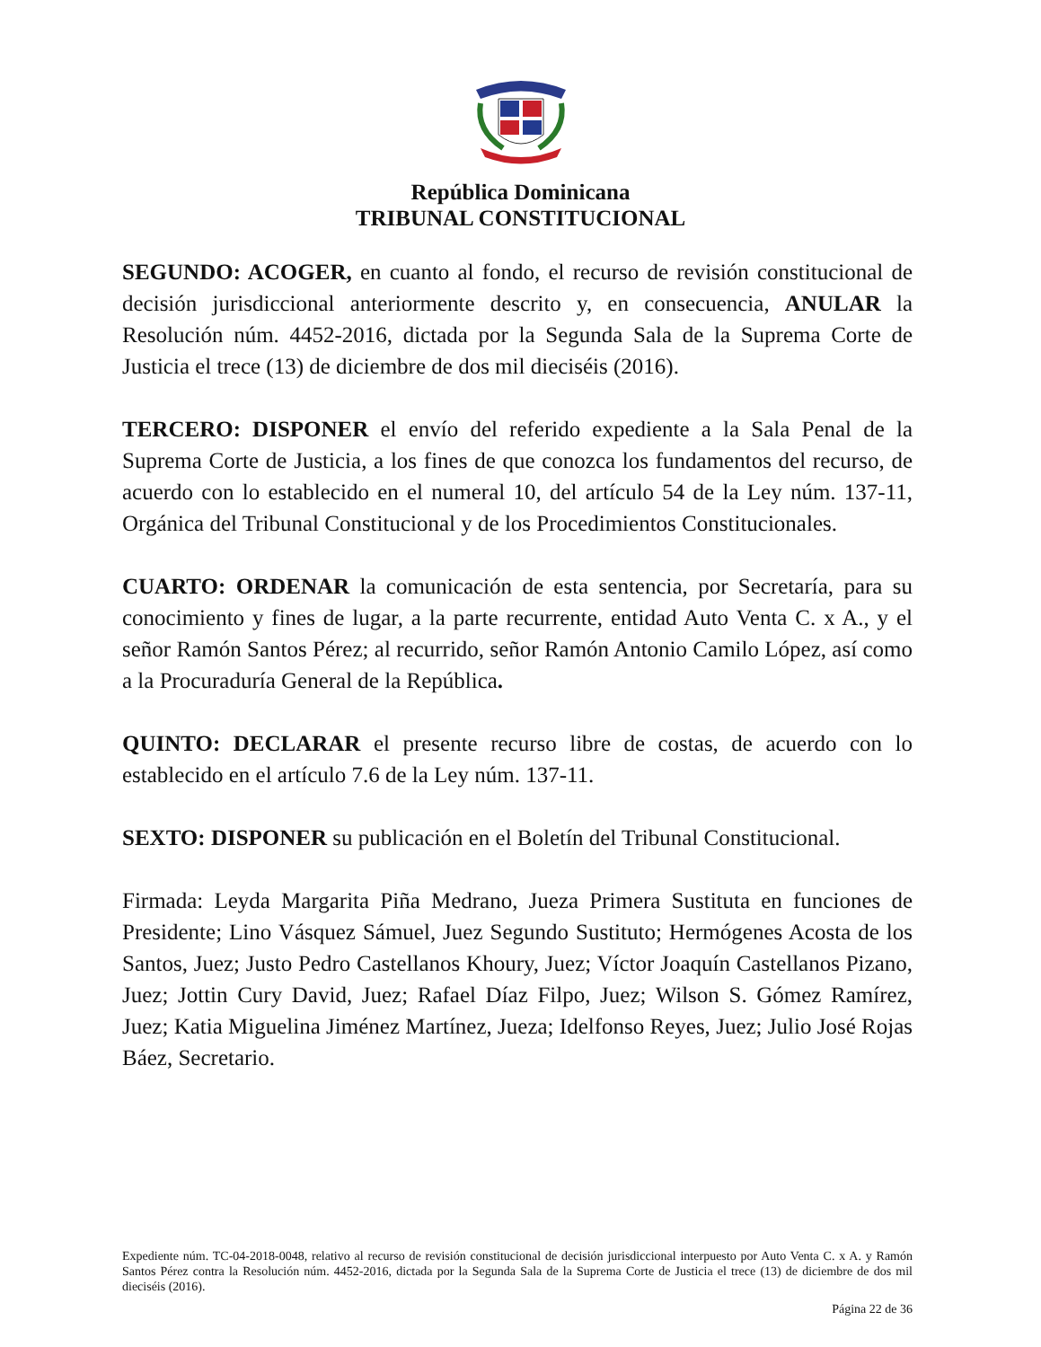República Dominicana
TRIBUNAL CONSTITUCIONAL
SEGUNDO: ACOGER, en cuanto al fondo, el recurso de revisión constitucional de decisión jurisdiccional anteriormente descrito y, en consecuencia, ANULAR la Resolución núm. 4452-2016, dictada por la Segunda Sala de la Suprema Corte de Justicia el trece (13) de diciembre de dos mil dieciséis (2016).
TERCERO: DISPONER el envío del referido expediente a la Sala Penal de la Suprema Corte de Justicia, a los fines de que conozca los fundamentos del recurso, de acuerdo con lo establecido en el numeral 10, del artículo 54 de la Ley núm. 137-11, Orgánica del Tribunal Constitucional y de los Procedimientos Constitucionales.
CUARTO: ORDENAR la comunicación de esta sentencia, por Secretaría, para su conocimiento y fines de lugar, a la parte recurrente, entidad Auto Venta C. x A., y el señor Ramón Santos Pérez; al recurrido, señor Ramón Antonio Camilo López, así como a la Procuraduría General de la República.
QUINTO: DECLARAR el presente recurso libre de costas, de acuerdo con lo establecido en el artículo 7.6 de la Ley núm. 137-11.
SEXTO: DISPONER su publicación en el Boletín del Tribunal Constitucional.
Firmada: Leyda Margarita Piña Medrano, Jueza Primera Sustituta en funciones de Presidente; Lino Vásquez Sámuel, Juez Segundo Sustituto; Hermógenes Acosta de los Santos, Juez; Justo Pedro Castellanos Khoury, Juez; Víctor Joaquín Castellanos Pizano, Juez; Jottin Cury David, Juez; Rafael Díaz Filpo, Juez; Wilson S. Gómez Ramírez, Juez; Katia Miguelina Jiménez Martínez, Jueza; Idelfonso Reyes, Juez; Julio José Rojas Báez, Secretario.
Expediente núm. TC-04-2018-0048, relativo al recurso de revisión constitucional de decisión jurisdiccional interpuesto por Auto Venta C. x A. y Ramón Santos Pérez contra la Resolución núm. 4452-2016, dictada por la Segunda Sala de la Suprema Corte de Justicia el trece (13) de diciembre de dos mil dieciséis (2016).
Página 22 de 36